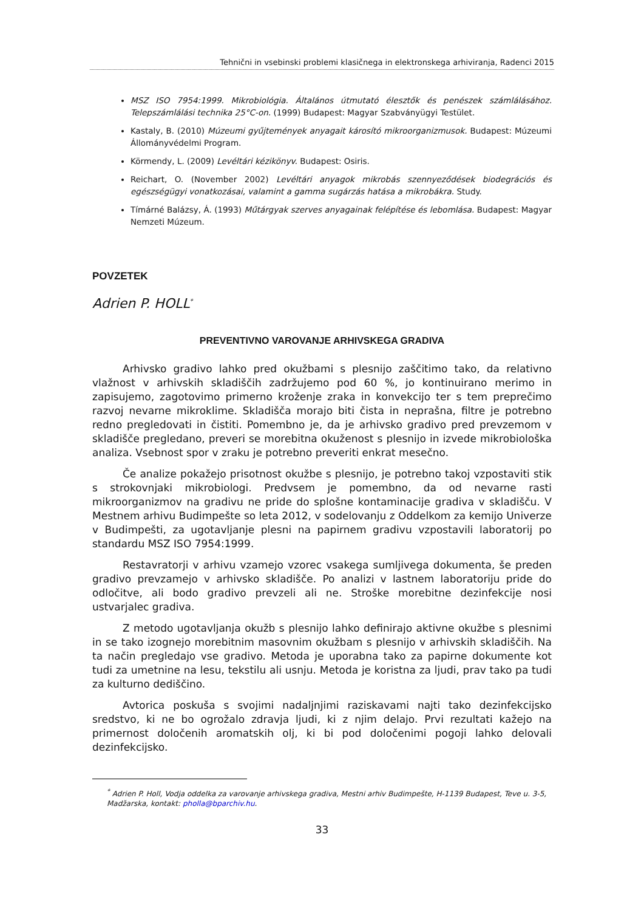Tehnični in vsebinski problemi klasičnega in elektronskega arhiviranja, Radenci 2015
MSZ ISO 7954:1999. Mikrobiológia. Általános útmutató élesztők és penészek számlálásához. Telepszámlálási technika 25°C-on. (1999) Budapest: Magyar Szabványügyi Testület.
Kastaly, B. (2010) Múzeumi gyűjtemények anyagait károsító mikroorganizmusok. Budapest: Múzeumi Állományvédelmi Program.
Körmendy, L. (2009) Levéltári kézikönyv. Budapest: Osiris.
Reichart, O. (November 2002) Levéltári anyagok mikrobás szennyeződések biodegrációs és egészségügyi vonatkozásai, valamint a gamma sugárzás hatása a mikrobákra. Study.
Tímárné Balázsy, Á. (1993) Műtárgyak szerves anyagainak felépítése és lebomlása. Budapest: Magyar Nemzeti Múzeum.
POVZETEK
Adrien P. HOLL<sup>*</sup>
PREVENTIVNO VAROVANJE ARHIVSKEGA GRADIVA
Arhivsko gradivo lahko pred okužbami s plesnijo zaščitimo tako, da relativno vlažnost v arhivskih skladiščih zadržujemo pod 60 %, jo kontinuirano merimo in zapisujemo, zagotovimo primerno kroženje zraka in konvekcijo ter s tem preprečimo razvoj nevarne mikroklime. Skladišča morajo biti čista in neprašna, filtre je potrebno redno pregledovati in čistiti. Pomembno je, da je arhivsko gradivo pred prevzemom v skladišče pregledano, preveri se morebitna okuženost s plesnijo in izvede mikrobiološka analiza. Vsebnost spor v zraku je potrebno preveriti enkrat mesečno.
Če analize pokažejo prisotnost okužbe s plesnijo, je potrebno takoj vzpostaviti stik s strokovnjaki mikrobiologi. Predvsem je pomembno, da od nevarne rasti mikroorganizmov na gradivu ne pride do splošne kontaminacije gradiva v skladišču. V Mestnem arhivu Budimpešte so leta 2012, v sodelovanju z Oddelkom za kemijo Univerze v Budimpešti, za ugotavljanje plesni na papirnem gradivu vzpostavili laboratorij po standardu MSZ ISO 7954:1999.
Restavratorji v arhivu vzamejo vzorec vsakega sumljivega dokumenta, še preden gradivo prevzamejo v arhivsko skladišče. Po analizi v lastnem laboratoriju pride do odločitve, ali bodo gradivo prevzeli ali ne. Stroške morebitne dezinfekcije nosi ustvarjalec gradiva.
Z metodo ugotavljanja okužb s plesnijo lahko definirajo aktivne okužbe s plesnimi in se tako izognejo morebitnim masovnim okužbam s plesnijo v arhivskih skladiščih. Na ta način pregledajo vse gradivo. Metoda je uporabna tako za papirne dokumente kot tudi za umetnine na lesu, tekstilu ali usnju. Metoda je koristna za ljudi, prav tako pa tudi za kulturno dediščino.
Avtorica poskuša s svojimi nadaljnjimi raziskavami najti tako dezinfekcijsko sredstvo, ki ne bo ogrožalo zdravja ljudi, ki z njim delajo. Prvi rezultati kažejo na primernost določenih aromatskih olj, ki bi pod določenimi pogoji lahko delovali dezinfekcijsko.
<sup>*</sup> Adrien P. Holl, Vodja oddelka za varovanje arhivskega gradiva, Mestni arhiv Budimpešte, H-1139 Budapest, Teve u. 3-5, Madžarska, kontakt: pholla@bparchiv.hu.
33